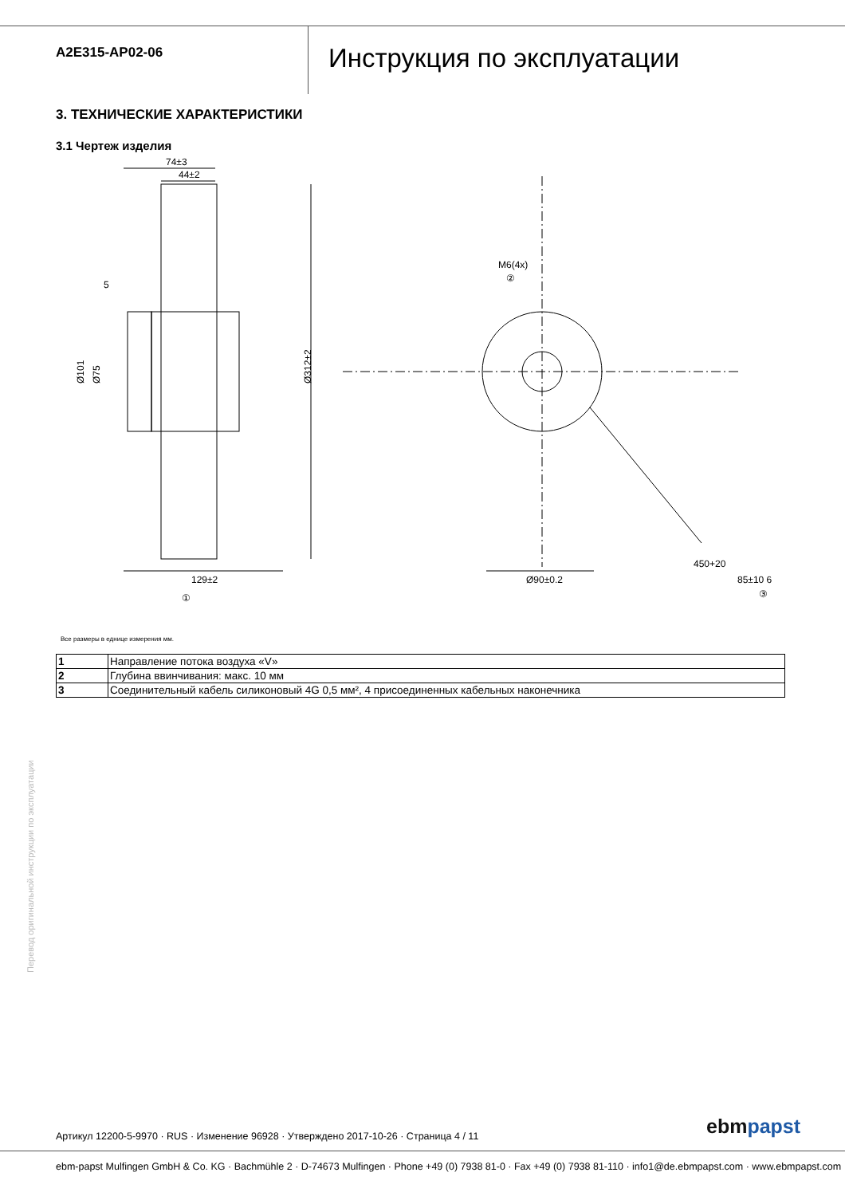A2E315-AP02-06
Инструкция по эксплуатации
3. ТЕХНИЧЕСКИЕ ХАРАКТЕРИСТИКИ
3.1 Чертеж изделия
74±3
44±2
5
129±2
Ø90±0.2
M6(4x)
②
①
③
450+20
85±10 6
Ø101
Ø75
Ø312±2
Все размеры в еднице измерения мм.
| 1 | Направление потока воздуха «V» |
| 2 | Глубина ввинчивания: макс. 10 мм |
| 3 | Соединительный кабель силиконовый 4G 0,5 мм², 4 присоединенных кабельных наконечника |
Перевод оригинальной инструкции по эксплуатации
Артикул 12200-5-9970 · RUS · Изменение 96928 · Утверждено 2017-10-26 · Страница 4 / 11
ebmpapst
ebm-papst Mulfingen GmbH & Co. KG · Bachmühle 2 · D-74673 Mulfingen · Phone +49 (0) 7938 81-0 · Fax +49 (0) 7938 81-110 · info1@de.ebmpapst.com · www.ebmpapst.com